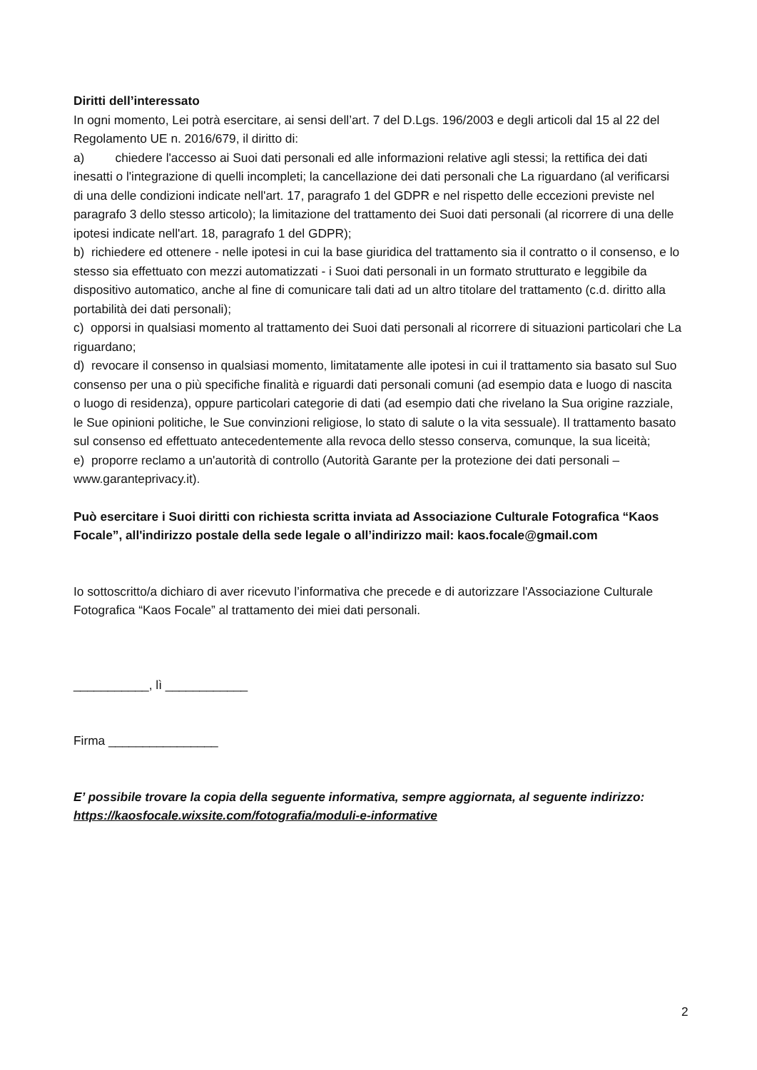Diritti dell’interessato
In ogni momento, Lei potrà esercitare, ai sensi dell’art. 7 del D.Lgs. 196/2003 e degli articoli dal 15 al 22 del Regolamento UE n. 2016/679, il diritto di:
a) chiedere l'accesso ai Suoi dati personali ed alle informazioni relative agli stessi; la rettifica dei dati inesatti o l'integrazione di quelli incompleti; la cancellazione dei dati personali che La riguardano (al verificarsi di una delle condizioni indicate nell'art. 17, paragrafo 1 del GDPR e nel rispetto delle eccezioni previste nel paragrafo 3 dello stesso articolo); la limitazione del trattamento dei Suoi dati personali (al ricorrere di una delle ipotesi indicate nell'art. 18, paragrafo 1 del GDPR);
b) richiedere ed ottenere - nelle ipotesi in cui la base giuridica del trattamento sia il contratto o il consenso, e lo stesso sia effettuato con mezzi automatizzati - i Suoi dati personali in un formato strutturato e leggibile da dispositivo automatico, anche al fine di comunicare tali dati ad un altro titolare del trattamento (c.d. diritto alla portabilità dei dati personali);
c) opporsi in qualsiasi momento al trattamento dei Suoi dati personali al ricorrere di situazioni particolari che La riguardano;
d) revocare il consenso in qualsiasi momento, limitatamente alle ipotesi in cui il trattamento sia basato sul Suo consenso per una o più specifiche finalità e riguardi dati personali comuni (ad esempio data e luogo di nascita o luogo di residenza), oppure particolari categorie di dati (ad esempio dati che rivelano la Sua origine razziale, le Sue opinioni politiche, le Sue convinzioni religiose, lo stato di salute o la vita sessuale). Il trattamento basato sul consenso ed effettuato antecedentemente alla revoca dello stesso conserva, comunque, la sua liceità;
e) proporre reclamo a un'autorità di controllo (Autorità Garante per la protezione dei dati personali – www.garanteprivacy.it).
Può esercitare i Suoi diritti con richiesta scritta inviata ad Associazione Culturale Fotografica “Kaos Focale”, all'indirizzo postale della sede legale o all’indirizzo mail: kaos.focale@gmail.com
Io sottoscritto/a dichiaro di aver ricevuto l’informativa che precede e di autorizzare l'Associazione Culturale Fotografica “Kaos Focale” al trattamento dei miei dati personali.
___________, lì ____________
Firma ________________
E’ possibile trovare la copia della seguente informativa, sempre aggiornata, al seguente indirizzo: https://kaosfocale.wixsite.com/fotografia/moduli-e-informative
2